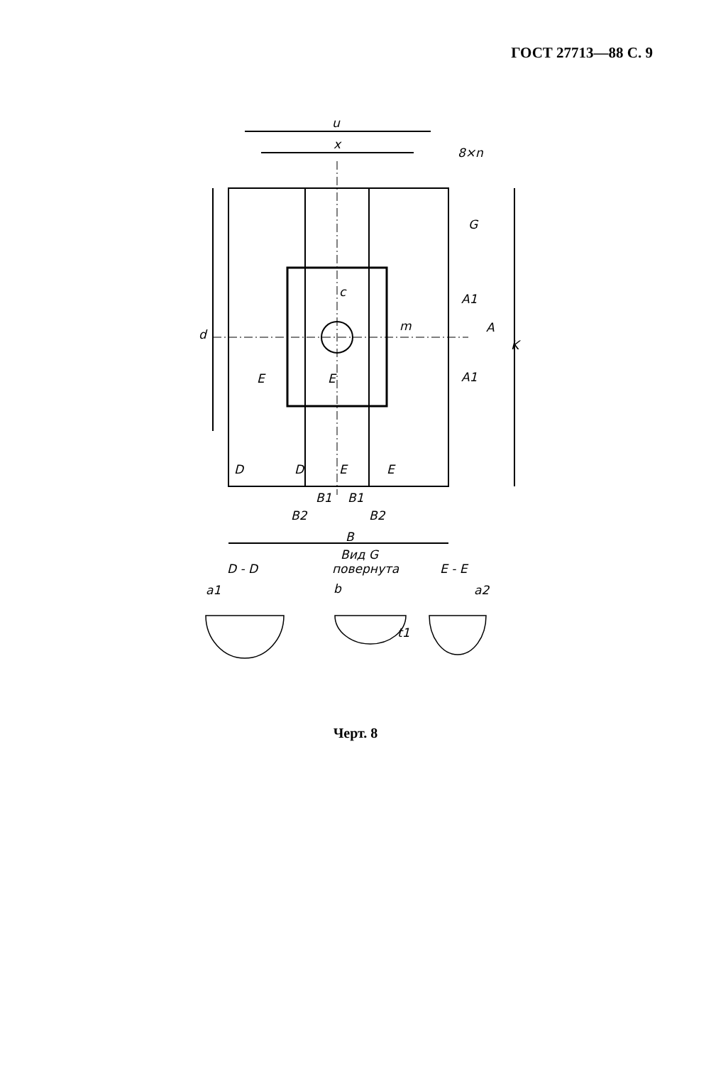ГОСТ 27713—88 С. 9
u
x
8×n
G
c
m
d
A1
A
A1
K
E
E
D
D
E
E
B1
B1
B2
B2
B
Вид G
повернута
D - D
E - E
a1
b
a2
t1
Черт. 8